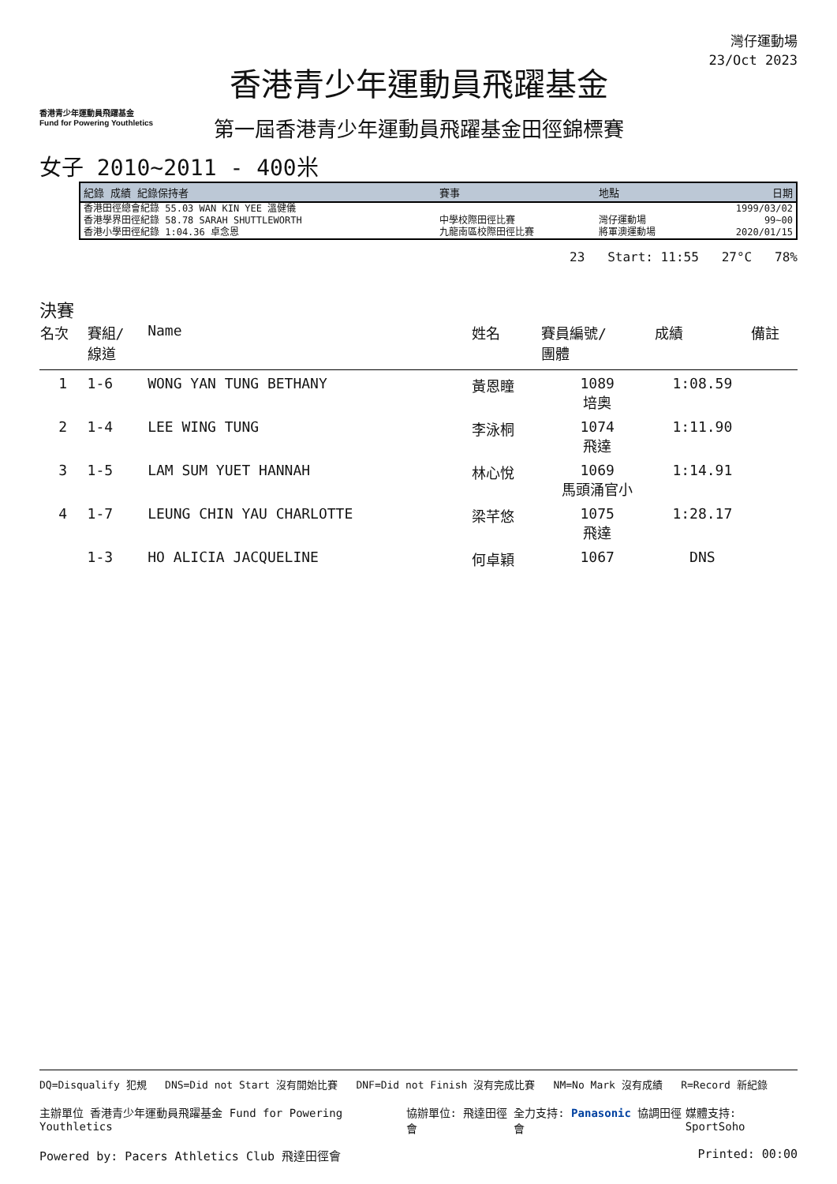香港青少年運動員飛躍基金
Fund for Powering Youthletics
香港青少年運動員飛躍基金
第一屆香港青少年運動員飛躍基金田徑錦標賽
灣仔運動場
23/Oct 2023
女子 2010~2011 - 400米
| 紀錄 成績 紀錄保持者 | 賽事 | 地點 | 日期 |
| --- | --- | --- | --- |
| 香港田徑總會紀錄 55.03 WAN KIN YEE 溫健儀 | | | 1999/03/02 |
| 香港學界田徑紀錄 58.78 SARAH SHUTTLEWORTH | 中學校際田徑比賽 | 灣仔運動場 | 99~00 |
| 香港小學田徑紀錄 1:04.36 卓念恩 | 九龍南區校際田徑比賽 | 將軍澳運動場 | 2020/01/15 |
23 Start: 11:55 27°C 78%
決賽
| 名次 | 賽組/ 線道 | Name | 姓名 | 賽員編號/ 團體 | 成績 | 備註 |
| --- | --- | --- | --- | --- | --- | --- |
| 1 | 1-6 | WONG YAN TUNG BETHANY | 黃恩瞳 | 1089 培奧 | 1:08.59 | |
| 2 | 1-4 | LEE WING TUNG | 李泳桐 | 1074 飛達 | 1:11.90 | |
| 3 | 1-5 | LAM SUM YUET HANNAH | 林心悅 | 1069 馬頭涌官小 | 1:14.91 | |
| 4 | 1-7 | LEUNG CHIN YAU CHARLOTTE | 梁芊悠 | 1075 飛達 | 1:28.17 | |
| | 1-3 | HO ALICIA JACQUELINE | 何卓穎 | 1067 | DNS | |
DQ=Disqualify 犯規 DNS=Did not Start 沒有開始比賽 DNF=Did not Finish 沒有完成比賽 NM=No Mark 沒有成績 R=Record 新紀錄
主辦單位 香港青少年運動員飛躍基金 Fund for Powering Youthletics 協辦單位: 飛達田徑會 全力支持: Panasonic 協調田徑會 媒體支持: SportSoho
Powered by: Pacers Athletics Club 飛達田徑會 Printed: 00:00